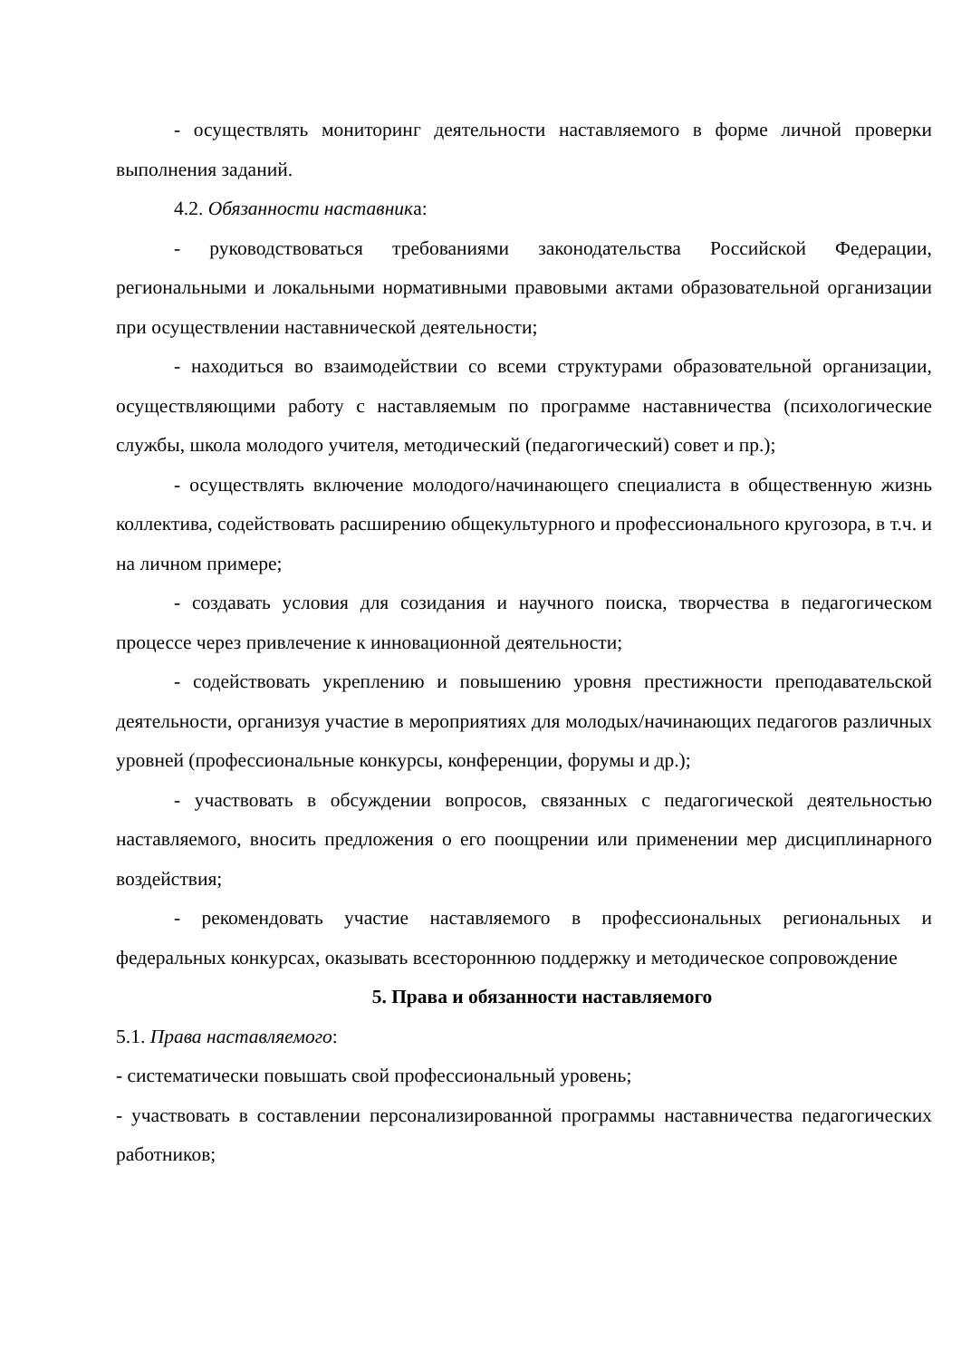- осуществлять мониторинг деятельности наставляемого в форме личной проверки выполнения заданий.
4.2. Обязанности наставника:
- руководствоваться требованиями законодательства Российской Федерации, региональными и локальными нормативными правовыми актами образовательной организации при осуществлении наставнической деятельности;
- находиться во взаимодействии со всеми структурами образовательной организации, осуществляющими работу с наставляемым по программе наставничества (психологические службы, школа молодого учителя, методический (педагогический) совет и пр.);
- осуществлять включение молодого/начинающего специалиста в общественную жизнь коллектива, содействовать расширению общекультурного и профессионального кругозора, в т.ч. и на личном примере;
- создавать условия для созидания и научного поиска, творчества в педагогическом процессе через привлечение к инновационной деятельности;
- содействовать укреплению и повышению уровня престижности преподавательской деятельности, организуя участие в мероприятиях для молодых/начинающих педагогов различных уровней (профессиональные конкурсы, конференции, форумы и др.);
- участвовать в обсуждении вопросов, связанных с педагогической деятельностью наставляемого, вносить предложения о его поощрении или применении мер дисциплинарного воздействия;
- рекомендовать участие наставляемого в профессиональных региональных и федеральных конкурсах, оказывать всестороннюю поддержку и методическое сопровождение
5. Права и обязанности наставляемого
5.1. Права наставляемого:
- систематически повышать свой профессиональный уровень;
- участвовать в составлении персонализированной программы наставничества педагогических работников;